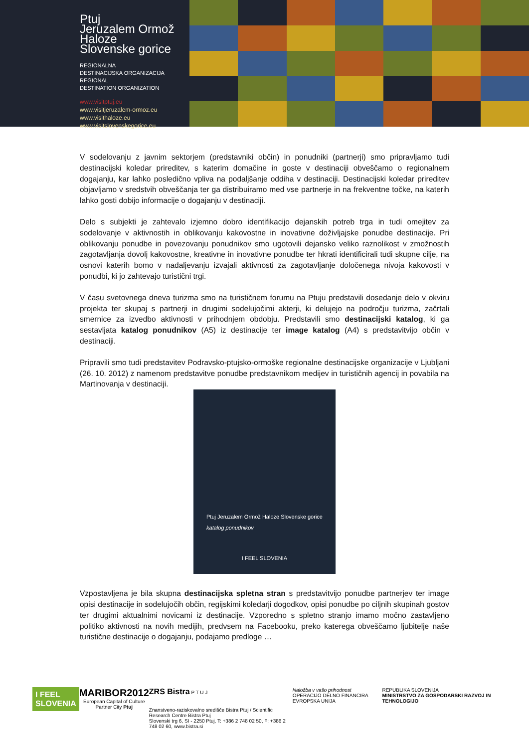Ptuj
Jeruzalem Ormož
Haloze
Slovenske gorice
REGIONALNA
DESTINACIJSKA ORGANIZACIJA
REGIONAL
DESTINATION ORGANIZATION
www.visitptuj.eu
www.visitjeruzalem-ormoz.eu
www.visithaloze.eu
www.visitslovenskegorice.eu
V sodelovanju z javnim sektorjem (predstavniki občin) in ponudniki (partnerji) smo pripravljamo tudi destinacijski koledar prireditev, s katerim domačine in goste v destinaciji obveščamo o regionalnem dogajanju, kar lahko posledično vpliva na podaljšanje oddiha v destinaciji. Destinacijski koledar prireditev objavljamo v sredstvih obveščanja ter ga distribuiramo med vse partnerje in na frekventne točke, na katerih lahko gosti dobijo informacije o dogajanju v destinaciji.
Delo s subjekti je zahtevalo izjemno dobro identifikacijo dejanskih potreb trga in tudi omejitev za sodelovanje v aktivnostih in oblikovanju kakovostne in inovativne doživljajske ponudbe destinacije. Pri oblikovanju ponudbe in povezovanju ponudnikov smo ugotovili dejansko veliko raznolikost v zmožnostih zagotavljanja dovolj kakovostne, kreativne in inovativne ponudbe ter hkrati identificirali tudi skupne cilje, na osnovi katerih bomo v nadaljevanju izvajali aktivnosti za zagotavljanje določenega nivoja kakovosti v ponudbi, ki jo zahtevajo turistični trgi.
V času svetovnega dneva turizma smo na turističnem forumu na Ptuju predstavili dosedanje delo v okviru projekta ter skupaj s partnerji in drugimi sodelujočimi akterji, ki delujejo na področju turizma, začrtali smernice za izvedbo aktivnosti v prihodnjem obdobju. Predstavili smo destinacijski katalog, ki ga sestavljata katalog ponudnikov (A5) iz destinacije ter image katalog (A4) s predstavitvijo občin v destinaciji.
Pripravili smo tudi predstavitev Podravsko-ptujsko-ormoške regionalne destinacijske organizacije v Ljubljani (26. 10. 2012) z namenom predstavitve ponudbe predstavnikom medijev in turističnih agencij in povabila na Martinovanja v destinaciji.
Ptuj Jeruzalem Ormož Haloze Slovenske gorice
katalog ponudnikov
I FEEL SLOVENIA
Vzpostavljena je bila skupna destinacijska spletna stran s predstavitvijo ponudbe partnerjev ter image opisi destinacije in sodelujočih občin, regijskimi koledarji dogodkov, opisi ponudbe po ciljnih skupinah gostov ter drugimi aktualnimi novicami iz destinacije. Vzporedno s spletno stranjo imamo močno zastavljeno politiko aktivnosti na novih medijih, predvsem na Facebooku, preko katerega obveščamo ljubitelje naše turistične destinacije o dogajanju, podajamo predloge …
I FEEL
SLOVENIA
MARIBOR2012
European Capital of Culture
Partner City Ptuj
ZRS Bistra P T U J
Znanstveno-raziskovalno središče Bistra Ptuj / Scientific Research Centre Bistra Ptuj
Slovenski trg 6, SI - 2250 Ptuj, T: +386 2 748 02 50, F: +386 2 748 02 60, www.bistra.si
Naložba v vašo prihodnost
OPERACIJO DELNO FINANCIRA EVROPSKA UNIJA
REPUBLIKA SLOVENIJA
MINISTRSTVO ZA GOSPODARSKI RAZVOJ IN TEHNOLOGIJO